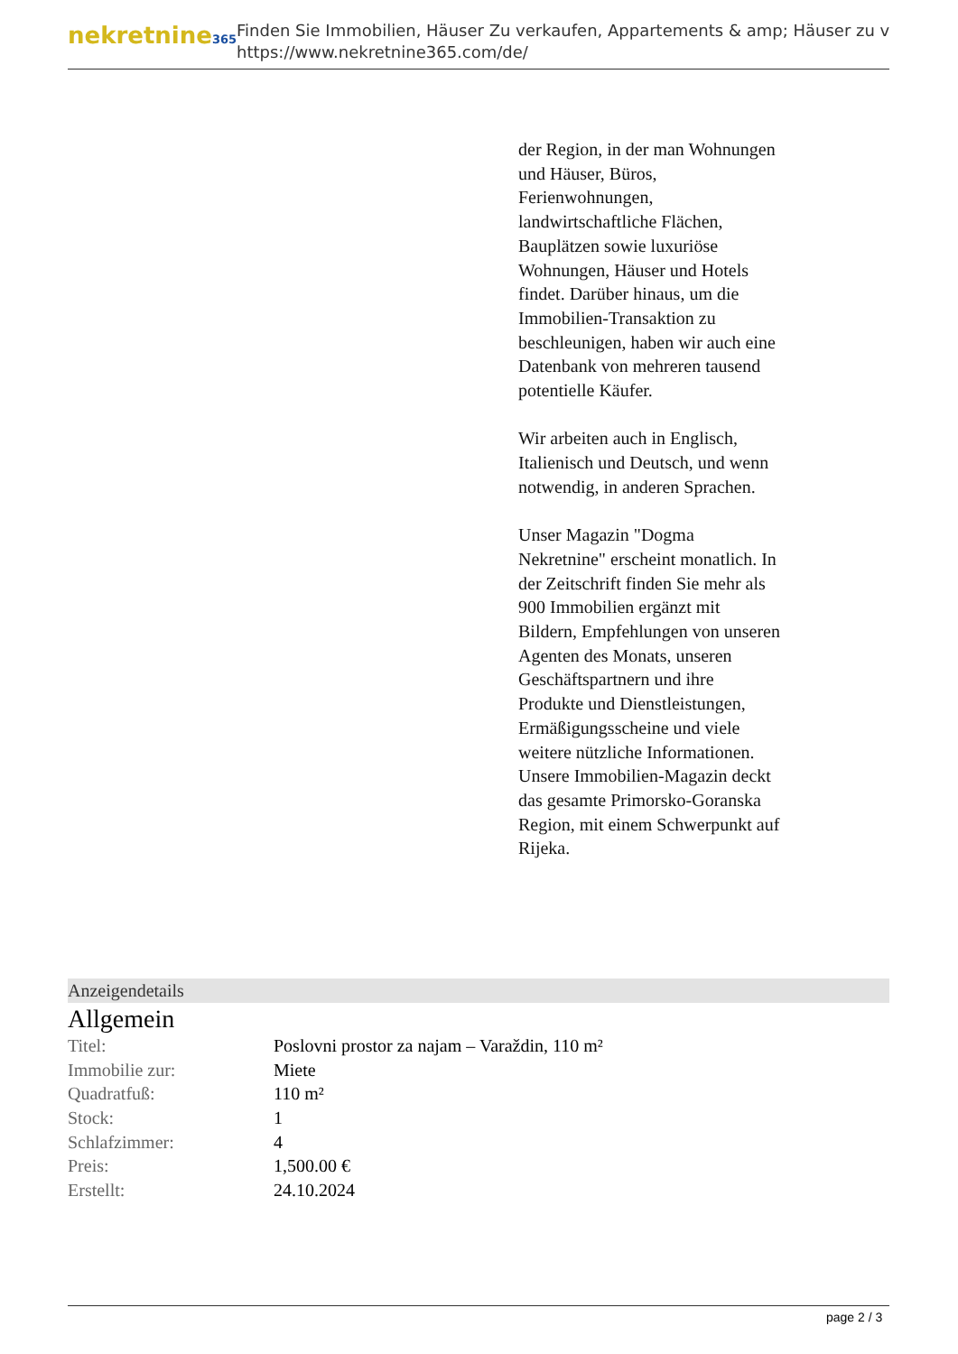nekretnine365
Finden Sie Immobilien, Häuser Zu verkaufen, Appartements & amp; Häuser zu v
https://www.nekretnine365.com/de/
der Region, in der man Wohnungen und Häuser, Büros, Ferienwohnungen, landwirtschaftliche Flächen, Bauplätzen sowie luxuriöse Wohnungen, Häuser und Hotels findet. Darüber hinaus, um die Immobilien-Transaktion zu beschleunigen, haben wir auch eine Datenbank von mehreren tausend potentielle Käufer.
Wir arbeiten auch in Englisch, Italienisch und Deutsch, und wenn notwendig, in anderen Sprachen.
Unser Magazin "Dogma Nekretnine" erscheint monatlich. In der Zeitschrift finden Sie mehr als 900 Immobilien ergänzt mit Bildern, Empfehlungen von unseren Agenten des Monats, unseren Geschäftspartnern und ihre Produkte und Dienstleistungen, Ermäßigungsscheine und viele weitere nützliche Informationen. Unsere Immobilien-Magazin deckt das gesamte Primorsko-Goranska Region, mit einem Schwerpunkt auf Rijeka.
Anzeigendetails
Allgemein
| Titel: | Poslovni prostor za najam – Varaždin, 110 m² |
| Immobilie zur: | Miete |
| Quadratfuß: | 110 m² |
| Stock: | 1 |
| Schlafzimmer: | 4 |
| Preis: | 1,500.00 € |
| Erstellt: | 24.10.2024 |
page 2 / 3